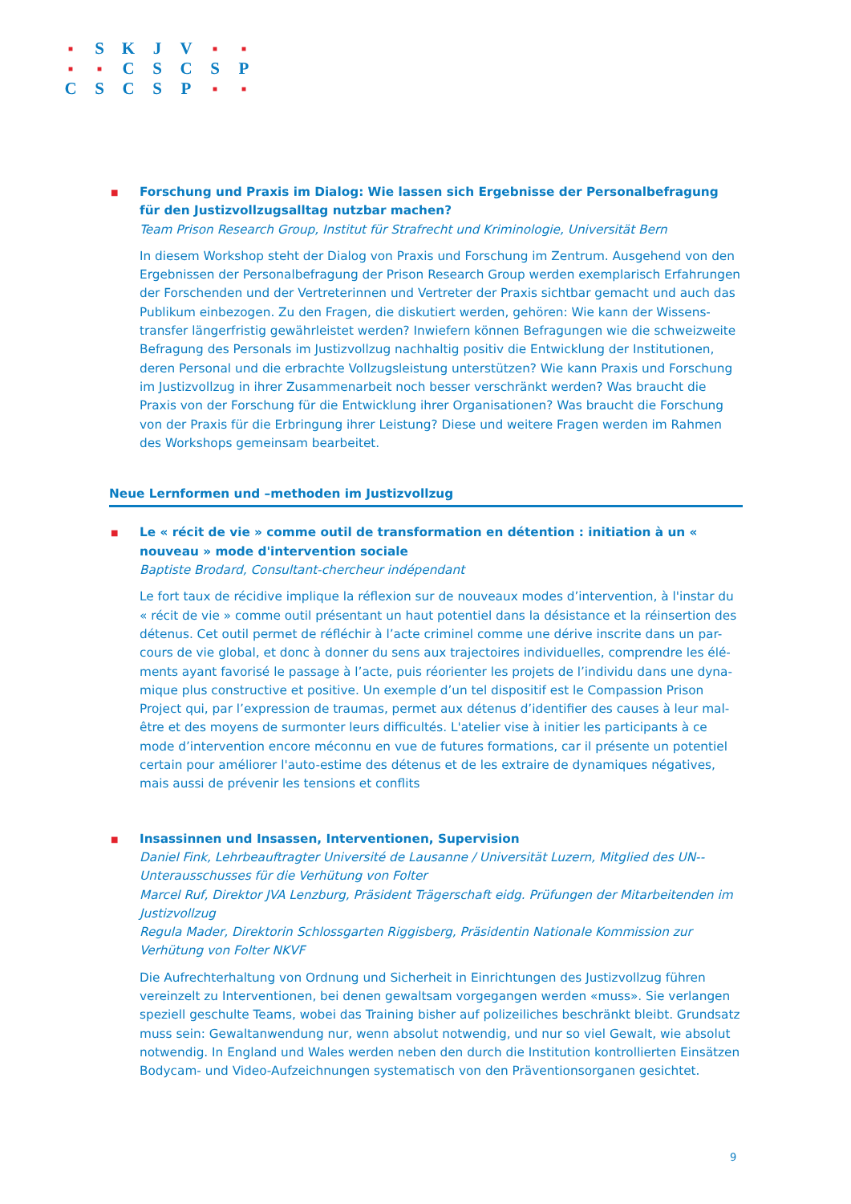| ■ | S | K | J | V | ■ | ■ |
| ■ | ■ | C | S | C | S | P |
| C | S | C | S | P | ■ | ■ |
■
Forschung und Praxis im Dialog: Wie lassen sich Ergebnisse der Personalbefragung für den Justizvollzugsalltag nutzbar machen?
Team Prison Research Group, Institut für Strafrecht und Kriminologie, Universität Bern
In diesem Workshop steht der Dialog von Praxis und Forschung im Zentrum. Ausgehend von den Ergebnissen der Personalbefragung der Prison Research Group werden exemplarisch Erfahrungen der Forschenden und der Vertreterinnen und Vertreter der Praxis sichtbar gemacht und auch das Publikum einbezogen. Zu den Fragen, die diskutiert werden, gehören: Wie kann der Wissens-transfer längerfristig gewährleistet werden? Inwiefern können Befragungen wie die schweizweite Befragung des Personals im Justizvollzug nachhaltig positiv die Entwicklung der Institutionen, deren Personal und die erbrachte Vollzugsleistung unterstützen? Wie kann Praxis und Forschung im Justizvollzug in ihrer Zusammenarbeit noch besser verschränkt werden? Was braucht die Praxis von der Forschung für die Entwicklung ihrer Organisationen? Was braucht die Forschung von der Praxis für die Erbringung ihrer Leistung? Diese und weitere Fragen werden im Rahmen des Workshops gemeinsam bearbeitet.
Neue Lernformen und –methoden im Justizvollzug
■
Le « récit de vie » comme outil de transformation en détention : initiation à un « nouveau » mode d'intervention sociale
Baptiste Brodard, Consultant-chercheur indépendant
Le fort taux de récidive implique la réflexion sur de nouveaux modes d’intervention, à l'instar du « récit de vie » comme outil présentant un haut potentiel dans la désistance et la réinsertion des détenus. Cet outil permet de réfléchir à l’acte criminel comme une dérive inscrite dans un par-cours de vie global, et donc à donner du sens aux trajectoires individuelles, comprendre les élé-ments ayant favorisé le passage à l’acte, puis réorienter les projets de l’individu dans une dyna-mique plus constructive et positive. Un exemple d’un tel dispositif est le Compassion Prison Project qui, par l’expression de traumas, permet aux détenus d’identifier des causes à leur mal-être et des moyens de surmonter leurs difficultés. L'atelier vise à initier les participants à ce mode d’intervention encore méconnu en vue de futures formations, car il présente un potentiel certain pour améliorer l'auto-estime des détenus et de les extraire de dynamiques négatives, mais aussi de prévenir les tensions et conflits
■
Insassinnen und Insassen, Interventionen, Supervision
Daniel Fink, Lehrbeauftragter Université de Lausanne / Universität Luzern, Mitglied des UN--Unterausschusses für die Verhütung von Folter
Marcel Ruf, Direktor JVA Lenzburg, Präsident Trägerschaft eidg. Prüfungen der Mitarbeitenden im Justizvollzug
Regula Mader, Direktorin Schlossgarten Riggisberg, Präsidentin Nationale Kommission zur Verhütung von Folter NKVF
Die Aufrechterhaltung von Ordnung und Sicherheit in Einrichtungen des Justizvollzug führen vereinzelt zu Interventionen, bei denen gewaltsam vorgegangen werden «muss». Sie verlangen speziell geschulte Teams, wobei das Training bisher auf polizeiliches beschränkt bleibt. Grundsatz muss sein: Gewaltanwendung nur, wenn absolut notwendig, und nur so viel Gewalt, wie absolut notwendig. In England und Wales werden neben den durch die Institution kontrollierten Einsätzen Bodycam- und Video-Aufzeichnungen systematisch von den Präventionsorganen gesichtet.
9